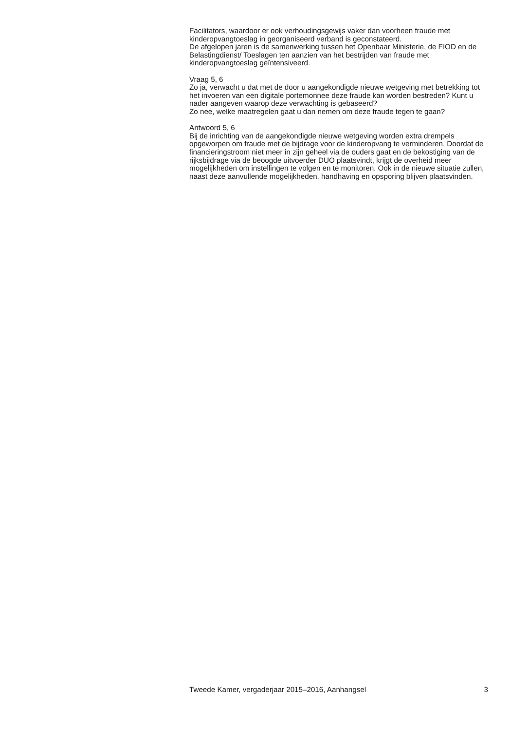Facilitators, waardoor er ook verhoudingsgewijs vaker dan voorheen fraude met kinderopvangtoeslag in georganiseerd verband is geconstateerd.
De afgelopen jaren is de samenwerking tussen het Openbaar Ministerie, de FIOD en de Belastingdienst/ Toeslagen ten aanzien van het bestrijden van fraude met kinderopvangtoeslag geïntensiveerd.
Vraag 5, 6
Zo ja, verwacht u dat met de door u aangekondigde nieuwe wetgeving met betrekking tot het invoeren van een digitale portemonnee deze fraude kan worden bestreden? Kunt u nader aangeven waarop deze verwachting is gebaseerd?
Zo nee, welke maatregelen gaat u dan nemen om deze fraude tegen te gaan?
Antwoord 5, 6
Bij de inrichting van de aangekondigde nieuwe wetgeving worden extra drempels opgeworpen om fraude met de bijdrage voor de kinderopvang te verminderen. Doordat de financieringstroom niet meer in zijn geheel via de ouders gaat en de bekostiging van de rijksbijdrage via de beoogde uitvoerder DUO plaatsvindt, krijgt de overheid meer mogelijkheden om instellingen te volgen en te monitoren. Ook in de nieuwe situatie zullen, naast deze aanvullende mogelijkheden, handhaving en opsporing blijven plaatsvinden.
Tweede Kamer, vergaderjaar 2015–2016, Aanhangsel 3